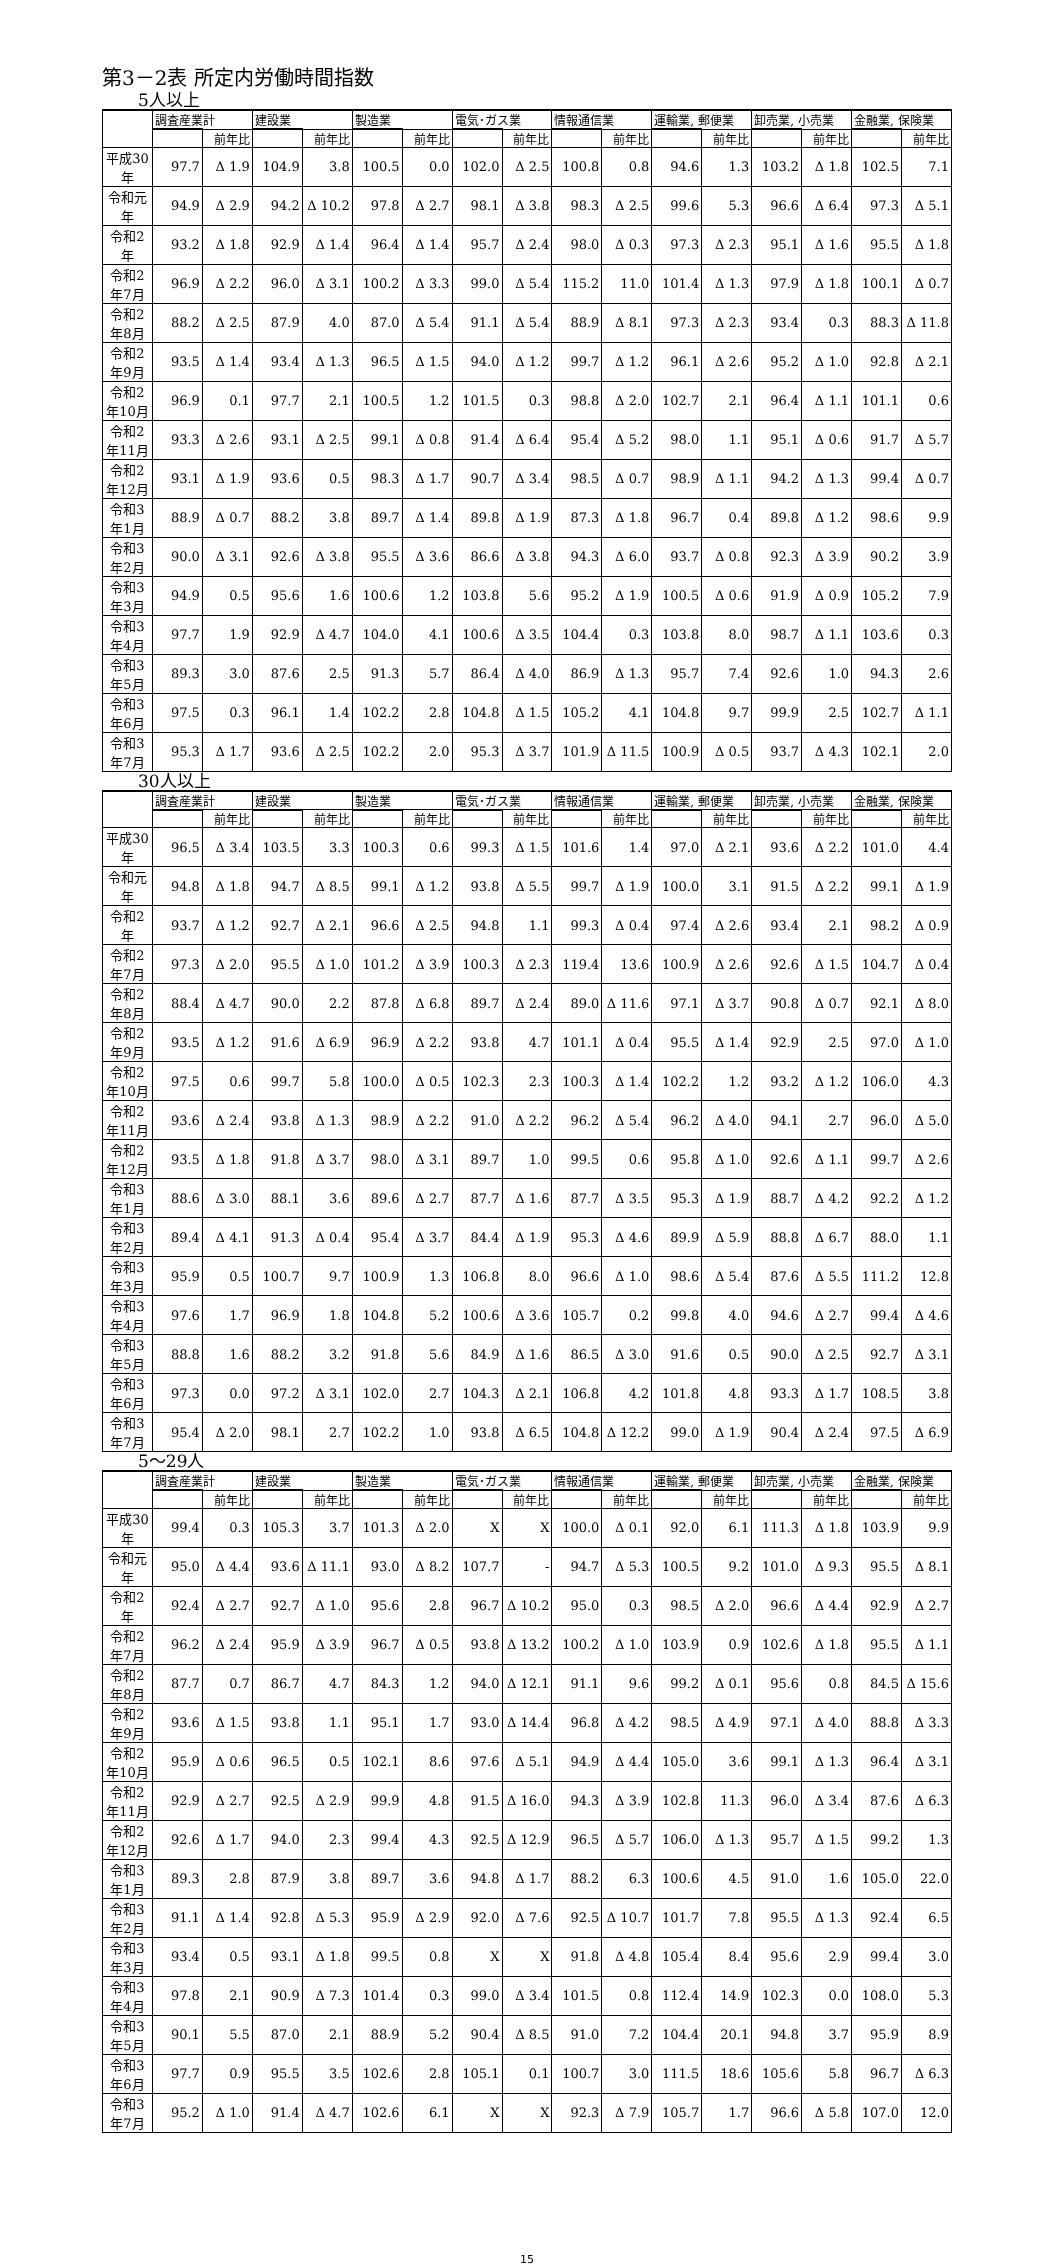第3－2表 所定内労働時間指数
5人以上
| | 調査産業計 | | 建設業 | | 製造業 | | 電気･ガス業 | | 情報通信業 | | 運輸業, 郵便業 | | 卸売業, 小売業 | | 金融業, 保険業 | |
| --- | --- | --- | --- | --- | --- | --- | --- | --- | --- | --- | --- | --- | --- | --- | --- | --- |
| | | 前年比 | | 前年比 | | 前年比 | | 前年比 | | 前年比 | | 前年比 | | 前年比 | | 前年比 |
| 平成30年 | 97.7 | Δ 1.9 | 104.9 | 3.8 | 100.5 | 0.0 | 102.0 | Δ 2.5 | 100.8 | 0.8 | 94.6 | 1.3 | 103.2 | Δ 1.8 | 102.5 | 7.1 |
| 令和元年 | 94.9 | Δ 2.9 | 94.2 | Δ 10.2 | 97.8 | Δ 2.7 | 98.1 | Δ 3.8 | 98.3 | Δ 2.5 | 99.6 | 5.3 | 96.6 | Δ 6.4 | 97.3 | Δ 5.1 |
| 令和2年 | 93.2 | Δ 1.8 | 92.9 | Δ 1.4 | 96.4 | Δ 1.4 | 95.7 | Δ 2.4 | 98.0 | Δ 0.3 | 97.3 | Δ 2.3 | 95.1 | Δ 1.6 | 95.5 | Δ 1.8 |
| 令和2年7月 | 96.9 | Δ 2.2 | 96.0 | Δ 3.1 | 100.2 | Δ 3.3 | 99.0 | Δ 5.4 | 115.2 | 11.0 | 101.4 | Δ 1.3 | 97.9 | Δ 1.8 | 100.1 | Δ 0.7 |
| 令和2年8月 | 88.2 | Δ 2.5 | 87.9 | 4.0 | 87.0 | Δ 5.4 | 91.1 | Δ 5.4 | 88.9 | Δ 8.1 | 97.3 | Δ 2.3 | 93.4 | 0.3 | 88.3 | Δ 11.8 |
| 令和2年9月 | 93.5 | Δ 1.4 | 93.4 | Δ 1.3 | 96.5 | Δ 1.5 | 94.0 | Δ 1.2 | 99.7 | Δ 1.2 | 96.1 | Δ 2.6 | 95.2 | Δ 1.0 | 92.8 | Δ 2.1 |
| 令和2年10月 | 96.9 | 0.1 | 97.7 | 2.1 | 100.5 | 1.2 | 101.5 | 0.3 | 98.8 | Δ 2.0 | 102.7 | 2.1 | 96.4 | Δ 1.1 | 101.1 | 0.6 |
| 令和2年11月 | 93.3 | Δ 2.6 | 93.1 | Δ 2.5 | 99.1 | Δ 0.8 | 91.4 | Δ 6.4 | 95.4 | Δ 5.2 | 98.0 | 1.1 | 95.1 | Δ 0.6 | 91.7 | Δ 5.7 |
| 令和2年12月 | 93.1 | Δ 1.9 | 93.6 | 0.5 | 98.3 | Δ 1.7 | 90.7 | Δ 3.4 | 98.5 | Δ 0.7 | 98.9 | Δ 1.1 | 94.2 | Δ 1.3 | 99.4 | Δ 0.7 |
| 令和3年1月 | 88.9 | Δ 0.7 | 88.2 | 3.8 | 89.7 | Δ 1.4 | 89.8 | Δ 1.9 | 87.3 | Δ 1.8 | 96.7 | 0.4 | 89.8 | Δ 1.2 | 98.6 | 9.9 |
| 令和3年2月 | 90.0 | Δ 3.1 | 92.6 | Δ 3.8 | 95.5 | Δ 3.6 | 86.6 | Δ 3.8 | 94.3 | Δ 6.0 | 93.7 | Δ 0.8 | 92.3 | Δ 3.9 | 90.2 | 3.9 |
| 令和3年3月 | 94.9 | 0.5 | 95.6 | 1.6 | 100.6 | 1.2 | 103.8 | 5.6 | 95.2 | Δ 1.9 | 100.5 | Δ 0.6 | 91.9 | Δ 0.9 | 105.2 | 7.9 |
| 令和3年4月 | 97.7 | 1.9 | 92.9 | Δ 4.7 | 104.0 | 4.1 | 100.6 | Δ 3.5 | 104.4 | 0.3 | 103.8 | 8.0 | 98.7 | Δ 1.1 | 103.6 | 0.3 |
| 令和3年5月 | 89.3 | 3.0 | 87.6 | 2.5 | 91.3 | 5.7 | 86.4 | Δ 4.0 | 86.9 | Δ 1.3 | 95.7 | 7.4 | 92.6 | 1.0 | 94.3 | 2.6 |
| 令和3年6月 | 97.5 | 0.3 | 96.1 | 1.4 | 102.2 | 2.8 | 104.8 | Δ 1.5 | 105.2 | 4.1 | 104.8 | 9.7 | 99.9 | 2.5 | 102.7 | Δ 1.1 |
| 令和3年7月 | 95.3 | Δ 1.7 | 93.6 | Δ 2.5 | 102.2 | 2.0 | 95.3 | Δ 3.7 | 101.9 | Δ 11.5 | 100.9 | Δ 0.5 | 93.7 | Δ 4.3 | 102.1 | 2.0 |
30人以上
| | 調査産業計 | | 建設業 | | 製造業 | | 電気･ガス業 | | 情報通信業 | | 運輸業, 郵便業 | | 卸売業, 小売業 | | 金融業, 保険業 | |
| --- | --- | --- | --- | --- | --- | --- | --- | --- | --- | --- | --- | --- | --- | --- | --- | --- |
| | | 前年比 | | 前年比 | | 前年比 | | 前年比 | | 前年比 | | 前年比 | | 前年比 | | 前年比 |
| 平成30年 | 96.5 | Δ 3.4 | 103.5 | 3.3 | 100.3 | 0.6 | 99.3 | Δ 1.5 | 101.6 | 1.4 | 97.0 | Δ 2.1 | 93.6 | Δ 2.2 | 101.0 | 4.4 |
| 令和元年 | 94.8 | Δ 1.8 | 94.7 | Δ 8.5 | 99.1 | Δ 1.2 | 93.8 | Δ 5.5 | 99.7 | Δ 1.9 | 100.0 | 3.1 | 91.5 | Δ 2.2 | 99.1 | Δ 1.9 |
| 令和2年 | 93.7 | Δ 1.2 | 92.7 | Δ 2.1 | 96.6 | Δ 2.5 | 94.8 | 1.1 | 99.3 | Δ 0.4 | 97.4 | Δ 2.6 | 93.4 | 2.1 | 98.2 | Δ 0.9 |
| 令和2年7月 | 97.3 | Δ 2.0 | 95.5 | Δ 1.0 | 101.2 | Δ 3.9 | 100.3 | Δ 2.3 | 119.4 | 13.6 | 100.9 | Δ 2.6 | 92.6 | Δ 1.5 | 104.7 | Δ 0.4 |
| 令和2年8月 | 88.4 | Δ 4.7 | 90.0 | 2.2 | 87.8 | Δ 6.8 | 89.7 | Δ 2.4 | 89.0 | Δ 11.6 | 97.1 | Δ 3.7 | 90.8 | Δ 0.7 | 92.1 | Δ 8.0 |
| 令和2年9月 | 93.5 | Δ 1.2 | 91.6 | Δ 6.9 | 96.9 | Δ 2.2 | 93.8 | 4.7 | 101.1 | Δ 0.4 | 95.5 | Δ 1.4 | 92.9 | 2.5 | 97.0 | Δ 1.0 |
| 令和2年10月 | 97.5 | 0.6 | 99.7 | 5.8 | 100.0 | Δ 0.5 | 102.3 | 2.3 | 100.3 | Δ 1.4 | 102.2 | 1.2 | 93.2 | Δ 1.2 | 106.0 | 4.3 |
| 令和2年11月 | 93.6 | Δ 2.4 | 93.8 | Δ 1.3 | 98.9 | Δ 2.2 | 91.0 | Δ 2.2 | 96.2 | Δ 5.4 | 96.2 | Δ 4.0 | 94.1 | 2.7 | 96.0 | Δ 5.0 |
| 令和2年12月 | 93.5 | Δ 1.8 | 91.8 | Δ 3.7 | 98.0 | Δ 3.1 | 89.7 | 1.0 | 99.5 | 0.6 | 95.8 | Δ 1.0 | 92.6 | Δ 1.1 | 99.7 | Δ 2.6 |
| 令和3年1月 | 88.6 | Δ 3.0 | 88.1 | 3.6 | 89.6 | Δ 2.7 | 87.7 | Δ 1.6 | 87.7 | Δ 3.5 | 95.3 | Δ 1.9 | 88.7 | Δ 4.2 | 92.2 | Δ 1.2 |
| 令和3年2月 | 89.4 | Δ 4.1 | 91.3 | Δ 0.4 | 95.4 | Δ 3.7 | 84.4 | Δ 1.9 | 95.3 | Δ 4.6 | 89.9 | Δ 5.9 | 88.8 | Δ 6.7 | 88.0 | 1.1 |
| 令和3年3月 | 95.9 | 0.5 | 100.7 | 9.7 | 100.9 | 1.3 | 106.8 | 8.0 | 96.6 | Δ 1.0 | 98.6 | Δ 5.4 | 87.6 | Δ 5.5 | 111.2 | 12.8 |
| 令和3年4月 | 97.6 | 1.7 | 96.9 | 1.8 | 104.8 | 5.2 | 100.6 | Δ 3.6 | 105.7 | 0.2 | 99.8 | 4.0 | 94.6 | Δ 2.7 | 99.4 | Δ 4.6 |
| 令和3年5月 | 88.8 | 1.6 | 88.2 | 3.2 | 91.8 | 5.6 | 84.9 | Δ 1.6 | 86.5 | Δ 3.0 | 91.6 | 0.5 | 90.0 | Δ 2.5 | 92.7 | Δ 3.1 |
| 令和3年6月 | 97.3 | 0.0 | 97.2 | Δ 3.1 | 102.0 | 2.7 | 104.3 | Δ 2.1 | 106.8 | 4.2 | 101.8 | 4.8 | 93.3 | Δ 1.7 | 108.5 | 3.8 |
| 令和3年7月 | 95.4 | Δ 2.0 | 98.1 | 2.7 | 102.2 | 1.0 | 93.8 | Δ 6.5 | 104.8 | Δ 12.2 | 99.0 | Δ 1.9 | 90.4 | Δ 2.4 | 97.5 | Δ 6.9 |
5～29人
| | 調査産業計 | | 建設業 | | 製造業 | | 電気･ガス業 | | 情報通信業 | | 運輸業, 郵便業 | | 卸売業, 小売業 | | 金融業, 保険業 | |
| --- | --- | --- | --- | --- | --- | --- | --- | --- | --- | --- | --- | --- | --- | --- | --- | --- |
| | | 前年比 | | 前年比 | | 前年比 | | 前年比 | | 前年比 | | 前年比 | | 前年比 | | 前年比 |
| 平成30年 | 99.4 | 0.3 | 105.3 | 3.7 | 101.3 | Δ 2.0 | X | X | 100.0 | Δ 0.1 | 92.0 | 6.1 | 111.3 | Δ 1.8 | 103.9 | 9.9 |
| 令和元年 | 95.0 | Δ 4.4 | 93.6 | Δ 11.1 | 93.0 | Δ 8.2 | 107.7 | - | 94.7 | Δ 5.3 | 100.5 | 9.2 | 101.0 | Δ 9.3 | 95.5 | Δ 8.1 |
| 令和2年 | 92.4 | Δ 2.7 | 92.7 | Δ 1.0 | 95.6 | 2.8 | 96.7 | Δ 10.2 | 95.0 | 0.3 | 98.5 | Δ 2.0 | 96.6 | Δ 4.4 | 92.9 | Δ 2.7 |
| 令和2年7月 | 96.2 | Δ 2.4 | 95.9 | Δ 3.9 | 96.7 | Δ 0.5 | 93.8 | Δ 13.2 | 100.2 | Δ 1.0 | 103.9 | 0.9 | 102.6 | Δ 1.8 | 95.5 | Δ 1.1 |
| 令和2年8月 | 87.7 | 0.7 | 86.7 | 4.7 | 84.3 | 1.2 | 94.0 | Δ 12.1 | 91.1 | 9.6 | 99.2 | Δ 0.1 | 95.6 | 0.8 | 84.5 | Δ 15.6 |
| 令和2年9月 | 93.6 | Δ 1.5 | 93.8 | 1.1 | 95.1 | 1.7 | 93.0 | Δ 14.4 | 96.8 | Δ 4.2 | 98.5 | Δ 4.9 | 97.1 | Δ 4.0 | 88.8 | Δ 3.3 |
| 令和2年10月 | 95.9 | Δ 0.6 | 96.5 | 0.5 | 102.1 | 8.6 | 97.6 | Δ 5.1 | 94.9 | Δ 4.4 | 105.0 | 3.6 | 99.1 | Δ 1.3 | 96.4 | Δ 3.1 |
| 令和2年11月 | 92.9 | Δ 2.7 | 92.5 | Δ 2.9 | 99.9 | 4.8 | 91.5 | Δ 16.0 | 94.3 | Δ 3.9 | 102.8 | 11.3 | 96.0 | Δ 3.4 | 87.6 | Δ 6.3 |
| 令和2年12月 | 92.6 | Δ 1.7 | 94.0 | 2.3 | 99.4 | 4.3 | 92.5 | Δ 12.9 | 96.5 | Δ 5.7 | 106.0 | Δ 1.3 | 95.7 | Δ 1.5 | 99.2 | 1.3 |
| 令和3年1月 | 89.3 | 2.8 | 87.9 | 3.8 | 89.7 | 3.6 | 94.8 | Δ 1.7 | 88.2 | 6.3 | 100.6 | 4.5 | 91.0 | 1.6 | 105.0 | 22.0 |
| 令和3年2月 | 91.1 | Δ 1.4 | 92.8 | Δ 5.3 | 95.9 | Δ 2.9 | 92.0 | Δ 7.6 | 92.5 | Δ 10.7 | 101.7 | 7.8 | 95.5 | Δ 1.3 | 92.4 | 6.5 |
| 令和3年3月 | 93.4 | 0.5 | 93.1 | Δ 1.8 | 99.5 | 0.8 | X | X | 91.8 | Δ 4.8 | 105.4 | 8.4 | 95.6 | 2.9 | 99.4 | 3.0 |
| 令和3年4月 | 97.8 | 2.1 | 90.9 | Δ 7.3 | 101.4 | 0.3 | 99.0 | Δ 3.4 | 101.5 | 0.8 | 112.4 | 14.9 | 102.3 | 0.0 | 108.0 | 5.3 |
| 令和3年5月 | 90.1 | 5.5 | 87.0 | 2.1 | 88.9 | 5.2 | 90.4 | Δ 8.5 | 91.0 | 7.2 | 104.4 | 20.1 | 94.8 | 3.7 | 95.9 | 8.9 |
| 令和3年6月 | 97.7 | 0.9 | 95.5 | 3.5 | 102.6 | 2.8 | 105.1 | 0.1 | 100.7 | 3.0 | 111.5 | 18.6 | 105.6 | 5.8 | 96.7 | Δ 6.3 |
| 令和3年7月 | 95.2 | Δ 1.0 | 91.4 | Δ 4.7 | 102.6 | 6.1 | X | X | 92.3 | Δ 7.9 | 105.7 | 1.7 | 96.6 | Δ 5.8 | 107.0 | 12.0 |
15